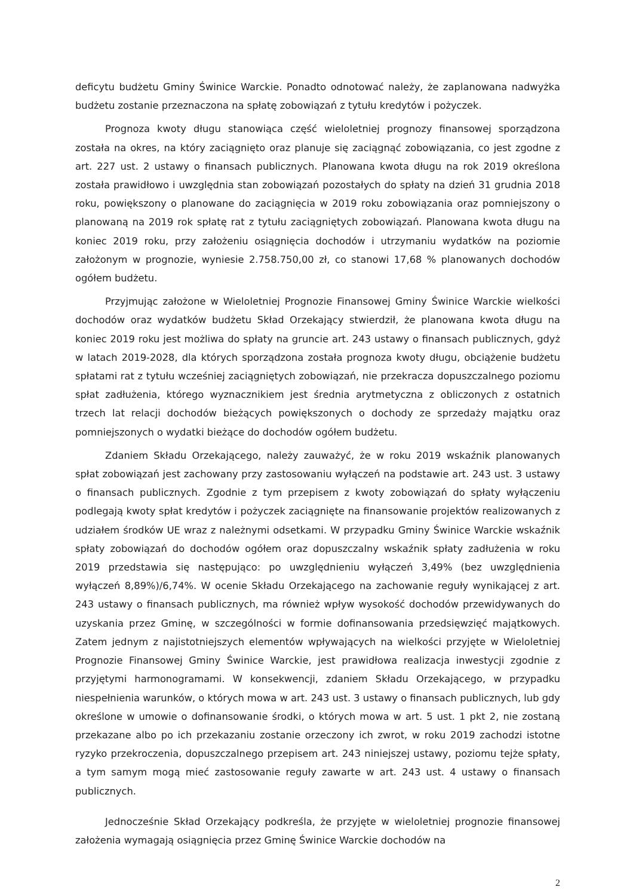deficytu budżetu Gminy Świnice Warckie. Ponadto odnotować należy, że zaplanowana nadwyżka budżetu zostanie przeznaczona na spłatę zobowiązań z tytułu kredytów i pożyczek.
Prognoza kwoty długu stanowiąca część wieloletniej prognozy finansowej sporządzona została na okres, na który zaciągnięto oraz planuje się zaciągnąć zobowiązania, co jest zgodne z art. 227 ust. 2 ustawy o finansach publicznych. Planowana kwota długu na rok 2019 określona została prawidłowo i uwzględnia stan zobowiązań pozostałych do spłaty na dzień 31 grudnia 2018 roku, powiększony o planowane do zaciągnięcia w 2019 roku zobowiązania oraz pomniejszony o planowaną na 2019 rok spłatę rat z tytułu zaciągniętych zobowiązań. Planowana kwota długu na koniec 2019 roku, przy założeniu osiągnięcia dochodów i utrzymaniu wydatków na poziomie założonym w prognozie, wyniesie 2.758.750,00 zł, co stanowi 17,68 % planowanych dochodów ogółem budżetu.
Przyjmując założone w Wieloletniej Prognozie Finansowej Gminy Świnice Warckie wielkości dochodów oraz wydatków budżetu Skład Orzekający stwierdził, że planowana kwota długu na koniec 2019 roku jest możliwa do spłaty na gruncie art. 243 ustawy o finansach publicznych, gdyż w latach 2019-2028, dla których sporządzona została prognoza kwoty długu, obciążenie budżetu spłatami rat z tytułu wcześniej zaciągniętych zobowiązań, nie przekracza dopuszczalnego poziomu spłat zadłużenia, którego wyznacznikiem jest średnia arytmetyczna z obliczonych z ostatnich trzech lat relacji dochodów bieżących powiększonych o dochody ze sprzedaży majątku oraz pomniejszonych o wydatki bieżące do dochodów ogółem budżetu.
Zdaniem Składu Orzekającego, należy zauważyć, że w roku 2019 wskaźnik planowanych spłat zobowiązań jest zachowany przy zastosowaniu wyłączeń na podstawie art. 243 ust. 3 ustawy o finansach publicznych. Zgodnie z tym przepisem z kwoty zobowiązań do spłaty wyłączeniu podlegają kwoty spłat kredytów i pożyczek zaciągnięte na finansowanie projektów realizowanych z udziałem środków UE wraz z należnymi odsetkami. W przypadku Gminy Świnice Warckie wskaźnik spłaty zobowiązań do dochodów ogółem oraz dopuszczalny wskaźnik spłaty zadłużenia w roku 2019 przedstawia się następująco: po uwzględnieniu wyłączeń 3,49% (bez uwzględnienia wyłączeń 8,89%)/6,74%. W ocenie Składu Orzekającego na zachowanie reguły wynikającej z art. 243 ustawy o finansach publicznych, ma również wpływ wysokość dochodów przewidywanych do uzyskania przez Gminę, w szczególności w formie dofinansowania przedsięwzięć majątkowych. Zatem jednym z najistotniejszych elementów wpływających na wielkości przyjęte w Wieloletniej Prognozie Finansowej Gminy Świnice Warckie, jest prawidłowa realizacja inwestycji zgodnie z przyjętymi harmonogramami. W konsekwencji, zdaniem Składu Orzekającego, w przypadku niespełnienia warunków, o których mowa w art. 243 ust. 3 ustawy o finansach publicznych, lub gdy określone w umowie o dofinansowanie środki, o których mowa w art. 5 ust. 1 pkt 2, nie zostaną przekazane albo po ich przekazaniu zostanie orzeczony ich zwrot, w roku 2019 zachodzi istotne ryzyko przekroczenia, dopuszczalnego przepisem art. 243 niniejszej ustawy, poziomu tejże spłaty, a tym samym mogą mieć zastosowanie reguły zawarte w art. 243 ust. 4 ustawy o finansach publicznych.
Jednocześnie Skład Orzekający podkreśla, że przyjęte w wieloletniej prognozie finansowej założenia wymagają osiągnięcia przez Gminę Świnice Warckie dochodów na
2